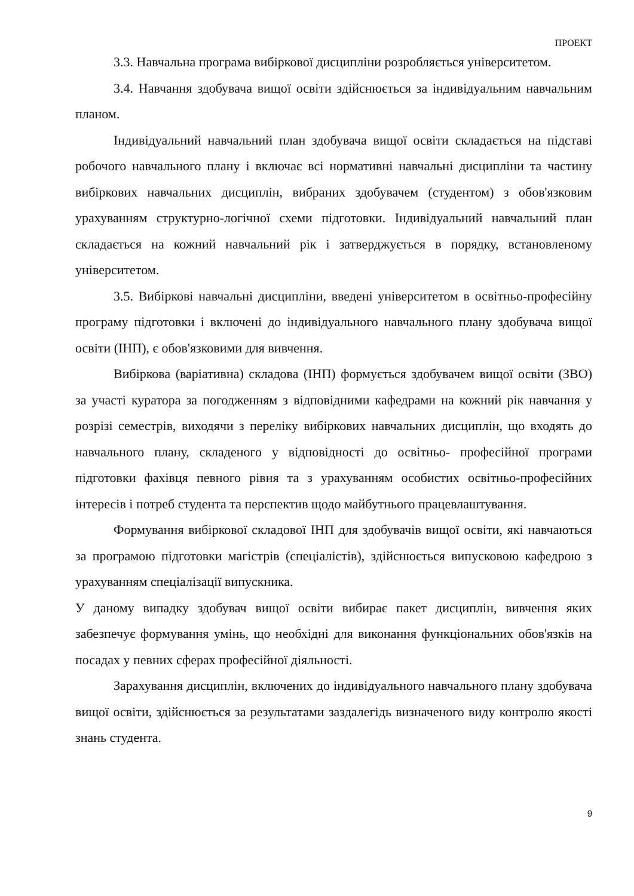ПРОЕКТ
3.3. Навчальна програма вибіркової дисципліни розробляється університетом.
3.4. Навчання здобувача вищої освіти здійснюється за індивідуальним навчальним планом.
Індивідуальний навчальний план здобувача вищої освіти складається на підставі робочого навчального плану і включає всі нормативні навчальні дисципліни та частину вибіркових навчальних дисциплін, вибраних здобувачем (студентом) з обов'язковим урахуванням структурно-логічної схеми підготовки. Індивідуальний навчальний план складається на кожний навчальний рік і затверджується в порядку, встановленому університетом.
3.5. Вибіркові навчальні дисципліни, введені університетом в освітньо-професійну програму підготовки і включені до індивідуального навчального плану здобувача вищої освіти (ІНП), є обов'язковими для вивчення.
Вибіркова (варіативна) складова (ІНП) формується здобувачем вищої освіти (ЗВО) за участі куратора за погодженням з відповідними кафедрами на кожний рік навчання у розрізі семестрів, виходячи з переліку вибіркових навчальних дисциплін, що входять до навчального плану, складеного у відповідності до освітньо- професійної програми підготовки фахівця певного рівня та з урахуванням особистих освітньо-професійних інтересів і потреб студента та перспектив щодо майбутнього працевлаштування.
Формування вибіркової складової ІНП для здобувачів вищої освіти, які навчаються за програмою підготовки магістрів (спеціалістів), здійснюється випусковою кафедрою з урахуванням спеціалізації випускника.
У даному випадку здобувач вищої освіти вибирає пакет дисциплін, вивчення яких забезпечує формування умінь, що необхідні для виконання функціональних обов'язків на посадах у певних сферах професійної діяльності.
Зарахування дисциплін, включених до індивідуального навчального плану здобувача вищої освіти, здійснюється за результатами заздалегідь визначеного виду контролю якості знань студента.
9